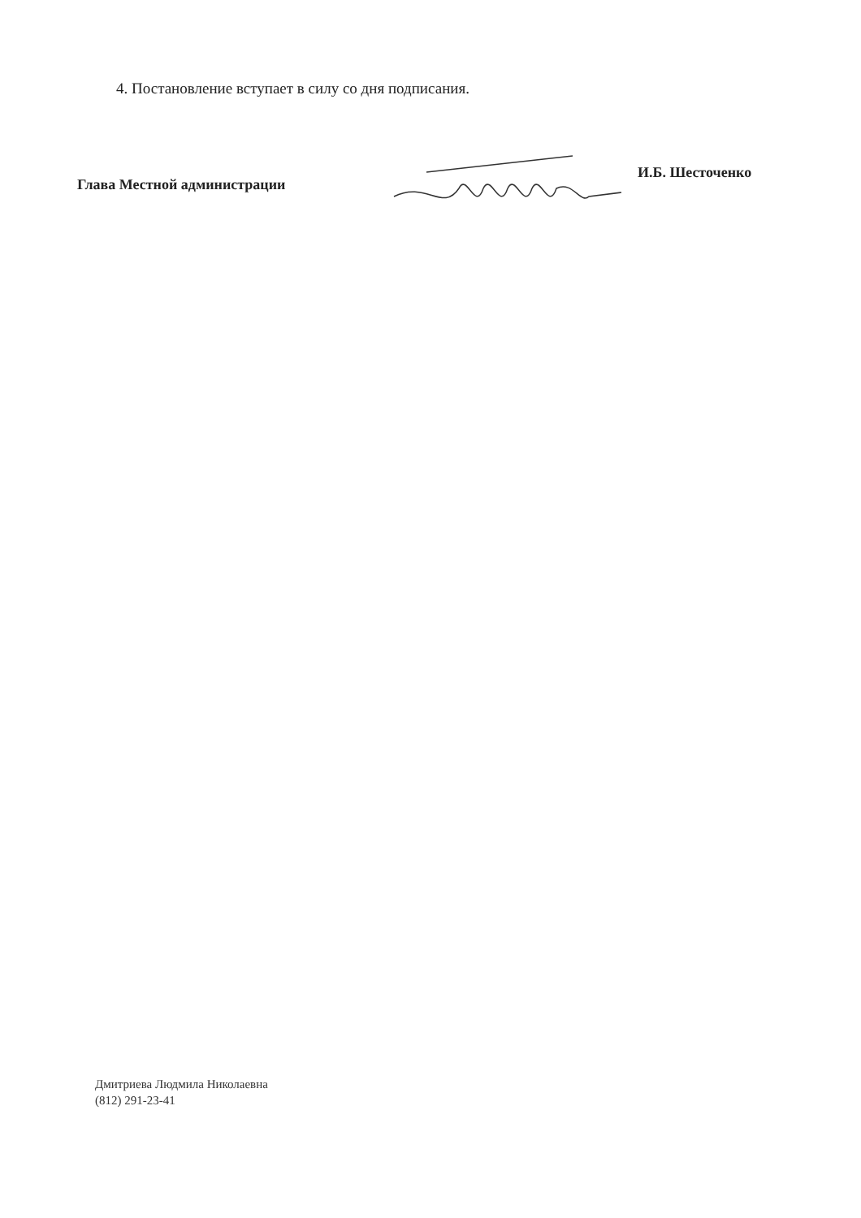4. Постановление вступает в силу со дня подписания.
Глава Местной администрации
И.Б. Шесточенко
Дмитриева Людмила Николаевна
(812) 291-23-41